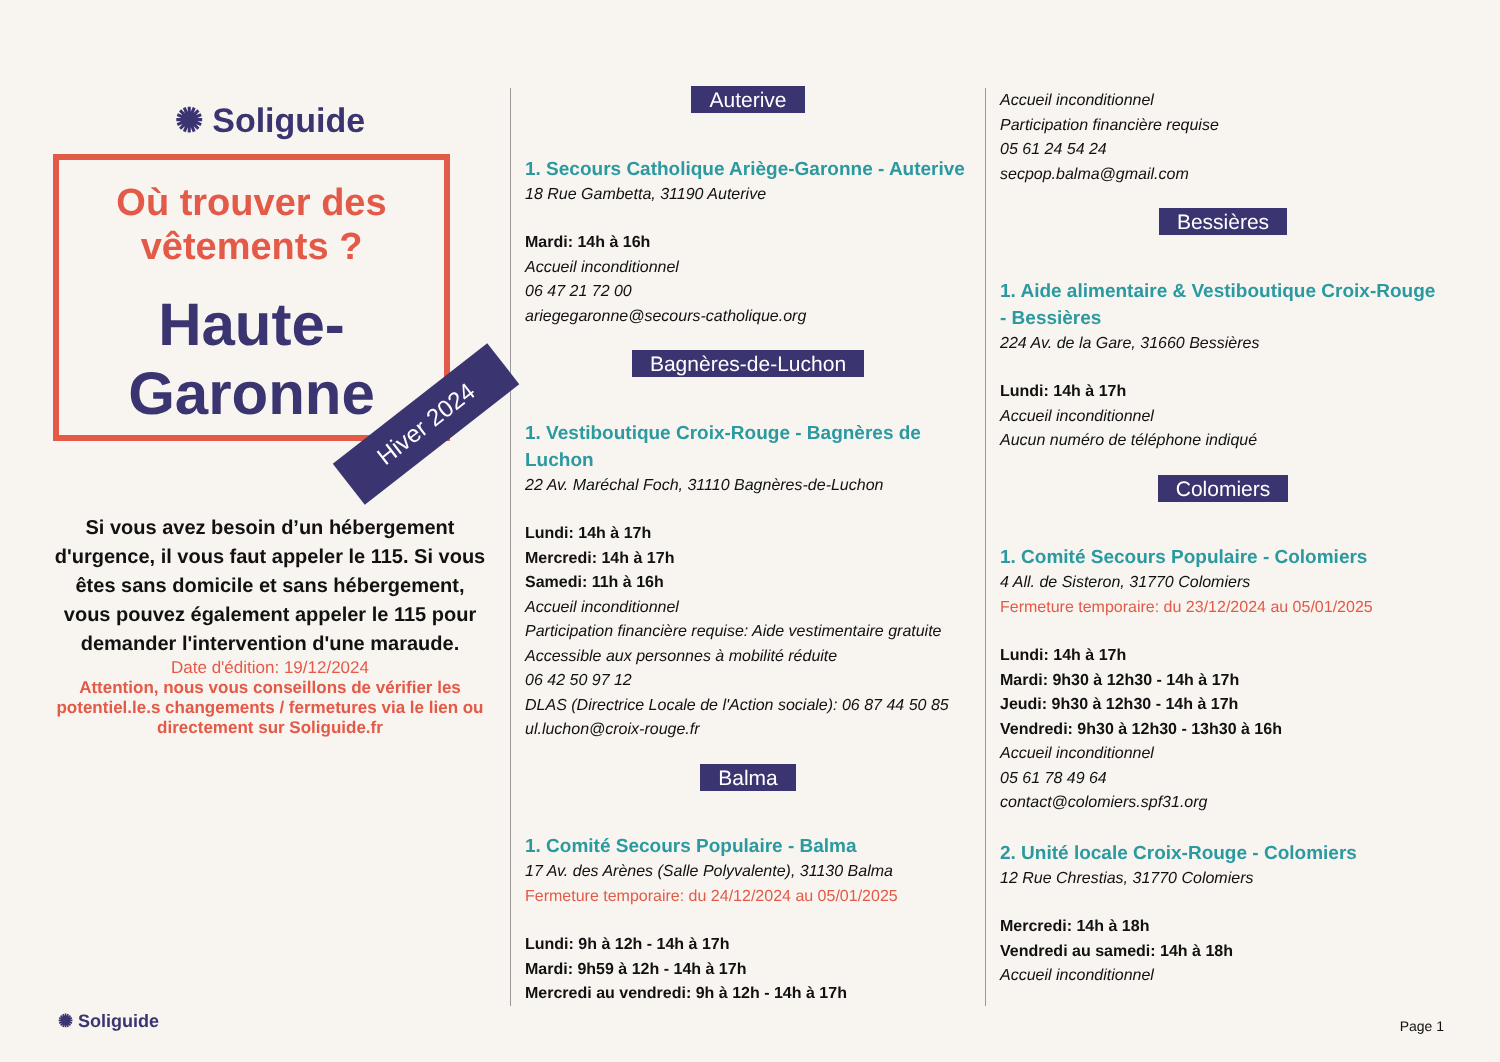✺ Soliguide
Où trouver des
vêtements ?
Haute-Garonne
Hiver 2024
Si vous avez besoin d’un hébergement d'urgence, il vous faut appeler le 115. Si vous êtes sans domicile et sans hébergement, vous pouvez également appeler le 115 pour demander l'intervention d'une maraude.
Date d'édition: 19/12/2024
Attention, nous vous conseillons de vérifier les potentiel.le.s changements / fermetures via le lien ou directement sur Soliguide.fr
Auterive
1. Secours Catholique Ariège-Garonne - Auterive
18 Rue Gambetta, 31190 Auterive
Mardi: 14h à 16h
Accueil inconditionnel
06 47 21 72 00
ariegegaronne@secours-catholique.org
Bagnères-de-Luchon
1. Vestiboutique Croix-Rouge - Bagnères de Luchon
22 Av. Maréchal Foch, 31110 Bagnères-de-Luchon
Lundi: 14h à 17h
Mercredi: 14h à 17h
Samedi: 11h à 16h
Accueil inconditionnel
Participation financière requise: Aide vestimentaire gratuite
Accessible aux personnes à mobilité réduite
06 42 50 97 12
DLAS (Directrice Locale de l'Action sociale): 06 87 44 50 85
ul.luchon@croix-rouge.fr
Balma
1. Comité Secours Populaire - Balma
17 Av. des Arènes (Salle Polyvalente), 31130 Balma
Fermeture temporaire: du 24/12/2024 au 05/01/2025
Lundi: 9h à 12h - 14h à 17h
Mardi: 9h59 à 12h - 14h à 17h
Mercredi au vendredi: 9h à 12h - 14h à 17h
Accueil inconditionnel
Participation financière requise
05 61 24 54 24
secpop.balma@gmail.com
Bessières
1. Aide alimentaire & Vestiboutique Croix-Rouge - Bessières
224 Av. de la Gare, 31660 Bessières
Lundi: 14h à 17h
Accueil inconditionnel
Aucun numéro de téléphone indiqué
Colomiers
1. Comité Secours Populaire - Colomiers
4 All. de Sisteron, 31770 Colomiers
Fermeture temporaire: du 23/12/2024 au 05/01/2025
Lundi: 14h à 17h
Mardi: 9h30 à 12h30 - 14h à 17h
Jeudi: 9h30 à 12h30 - 14h à 17h
Vendredi: 9h30 à 12h30 - 13h30 à 16h
Accueil inconditionnel
05 61 78 49 64
contact@colomiers.spf31.org
2. Unité locale Croix-Rouge - Colomiers
12 Rue Chrestias, 31770 Colomiers
Mercredi: 14h à 18h
Vendredi au samedi: 14h à 18h
Accueil inconditionnel
✺ Soliguide Page 1